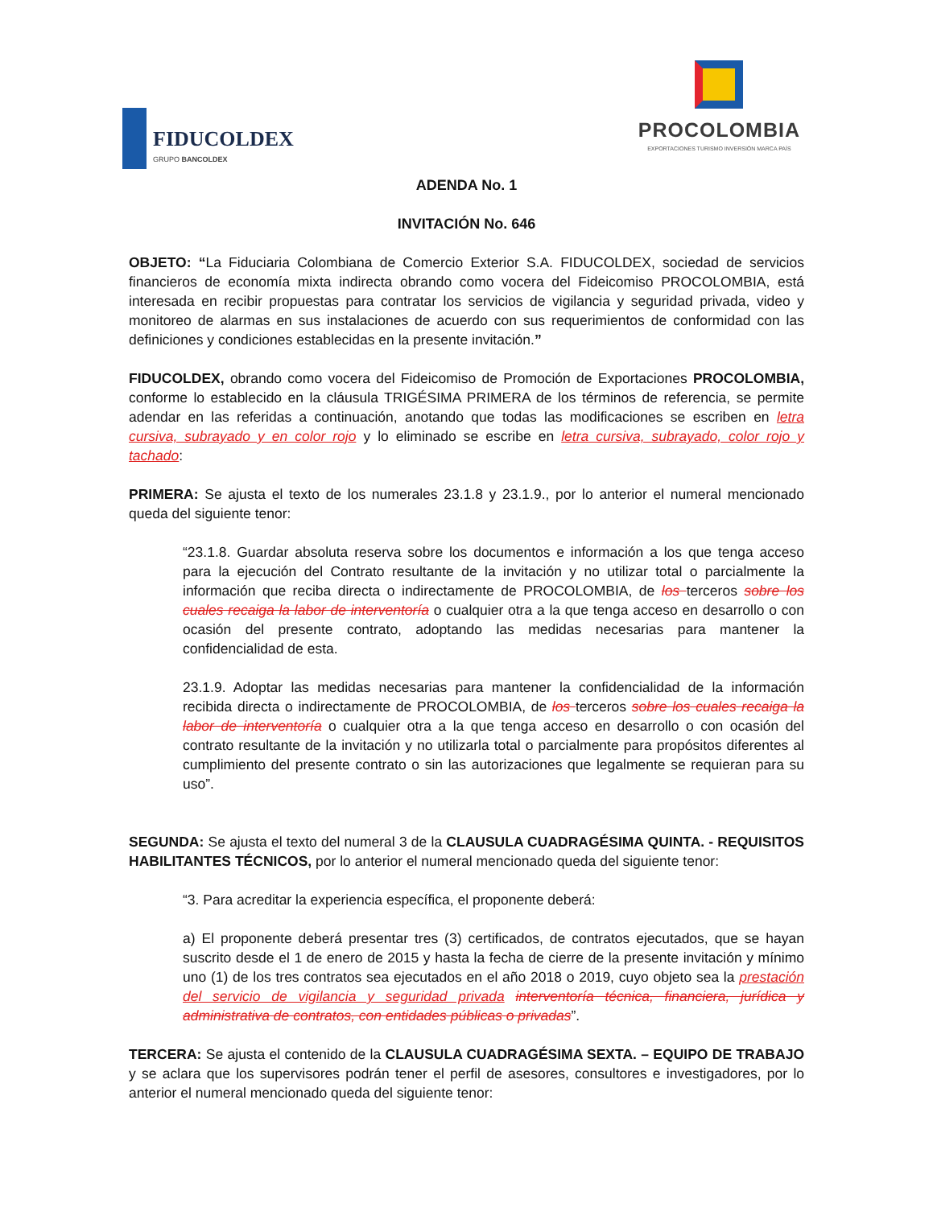FIDUCOLDEX
GRUPO BANCOLDEX
PROCOLOMBIA
EXPORTACIONES TURISMO INVERSIÓN MARCA PAÍS
ADENDA No. 1
INVITACIÓN No. 646
OBJETO: “La Fiduciaria Colombiana de Comercio Exterior S.A. FIDUCOLDEX, sociedad de servicios financieros de economía mixta indirecta obrando como vocera del Fideicomiso PROCOLOMBIA, está interesada en recibir propuestas para contratar los servicios de vigilancia y seguridad privada, video y monitoreo de alarmas en sus instalaciones de acuerdo con sus requerimientos de conformidad con las definiciones y condiciones establecidas en la presente invitación.”
FIDUCOLDEX, obrando como vocera del Fideicomiso de Promoción de Exportaciones PROCOLOMBIA, conforme lo establecido en la cláusula TRIGÉSIMA PRIMERA de los términos de referencia, se permite adendar en las referidas a continuación, anotando que todas las modificaciones se escriben en letra cursiva, subrayado y en color rojo y lo eliminado se escribe en letra cursiva, subrayado, color rojo y tachado:
PRIMERA: Se ajusta el texto de los numerales 23.1.8 y 23.1.9., por lo anterior el numeral mencionado queda del siguiente tenor:
“23.1.8. Guardar absoluta reserva sobre los documentos e información a los que tenga acceso para la ejecución del Contrato resultante de la invitación y no utilizar total o parcialmente la información que reciba directa o indirectamente de PROCOLOMBIA, de los terceros sobre los cuales recaiga la labor de interventoría o cualquier otra a la que tenga acceso en desarrollo o con ocasión del presente contrato, adoptando las medidas necesarias para mantener la confidencialidad de esta.
23.1.9. Adoptar las medidas necesarias para mantener la confidencialidad de la información recibida directa o indirectamente de PROCOLOMBIA, de los terceros sobre los cuales recaiga la labor de interventoría o cualquier otra a la que tenga acceso en desarrollo o con ocasión del contrato resultante de la invitación y no utilizarla total o parcialmente para propósitos diferentes al cumplimiento del presente contrato o sin las autorizaciones que legalmente se requieran para su uso”.
SEGUNDA: Se ajusta el texto del numeral 3 de la CLAUSULA CUADRAGÉSIMA QUINTA. - REQUISITOS HABILITANTES TÉCNICOS, por lo anterior el numeral mencionado queda del siguiente tenor:
“3. Para acreditar la experiencia específica, el proponente deberá:
a) El proponente deberá presentar tres (3) certificados, de contratos ejecutados, que se hayan suscrito desde el 1 de enero de 2015 y hasta la fecha de cierre de la presente invitación y mínimo uno (1) de los tres contratos sea ejecutados en el año 2018 o 2019, cuyo objeto sea la prestación del servicio de vigilancia y seguridad privada interventoría técnica, financiera, jurídica y administrativa de contratos, con entidades públicas o privadas”.
TERCERA: Se ajusta el contenido de la CLAUSULA CUADRAGÉSIMA SEXTA. – EQUIPO DE TRABAJO y se aclara que los supervisores podrán tener el perfil de asesores, consultores e investigadores, por lo anterior el numeral mencionado queda del siguiente tenor: